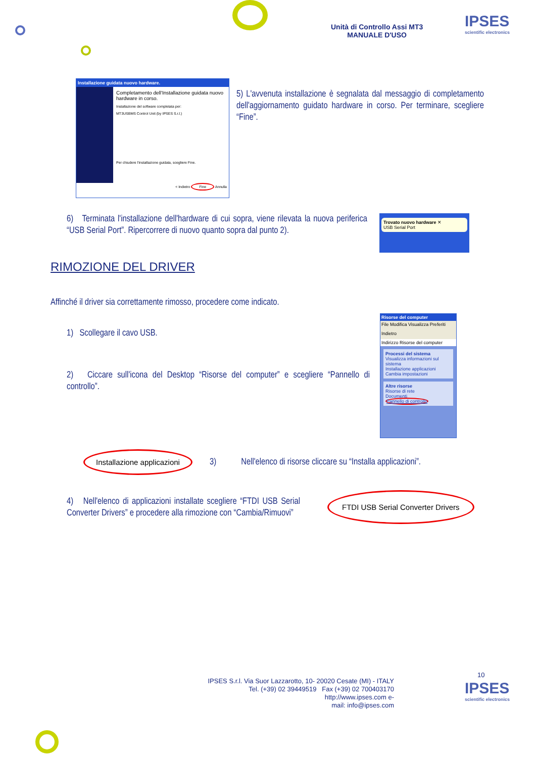Unità di Controllo Assi MT3
MANUALE D'USO
IPSES
scientific electronics
Installazione guidata nuovo hardware.
Completamento dell'Installazione guidata nuovo hardware in corso.
Installazione del software completata per:
MT3USBMS Control Unit (by IPSES S.r.l.)
Per chiudere l'installazione guidata, scegliere Fine.
< Indietro Fine Annulla
5) L'avvenuta installazione è segnalata dal messaggio di completamento dell'aggiornamento guidato hardware in corso. Per terminare, scegliere “Fine”.
6) Terminata l'installazione dell'hardware di cui sopra, viene rilevata la nuova periferica “USB Serial Port”. Ripercorrere di nuovo quanto sopra dal punto 2).
Trovato nuovo hardware ✕
USB Serial Port
RIMOZIONE DEL DRIVER
Affinché il driver sia correttamente rimosso, procedere come indicato.
1) Scollegare il cavo USB.
2) Ciccare sull'icona del Desktop “Risorse del computer” e scegliere “Pannello di controllo”.
Risorse del computer
File Modifica Visualizza Preferiti
Indietro
Indirizzo Risorse del computer
Processi del sistema
Visualizza informazioni sul sistema
Installazione applicazioni
Cambia impostazioni
Altre risorse
Risorse di rete
Documenti
Pannello di controllo
Installazione applicazioni
3) Nell'elenco di risorse cliccare su “Installa applicazioni”.
4) Nell'elenco di applicazioni installate scegliere “FTDI USB Serial Converter Drivers” e procedere alla rimozione con “Cambia/Rimuovi”
FTDI USB Serial Converter Drivers
10
IPSES S.r.l. Via Suor Lazzarotto, 10- 20020 Cesate (MI) - ITALY
Tel. (+39) 02 39449519 Fax (+39) 02 700403170
http://www.ipses.com e-
mail: info@ipses.com
IPSES
scientific electronics